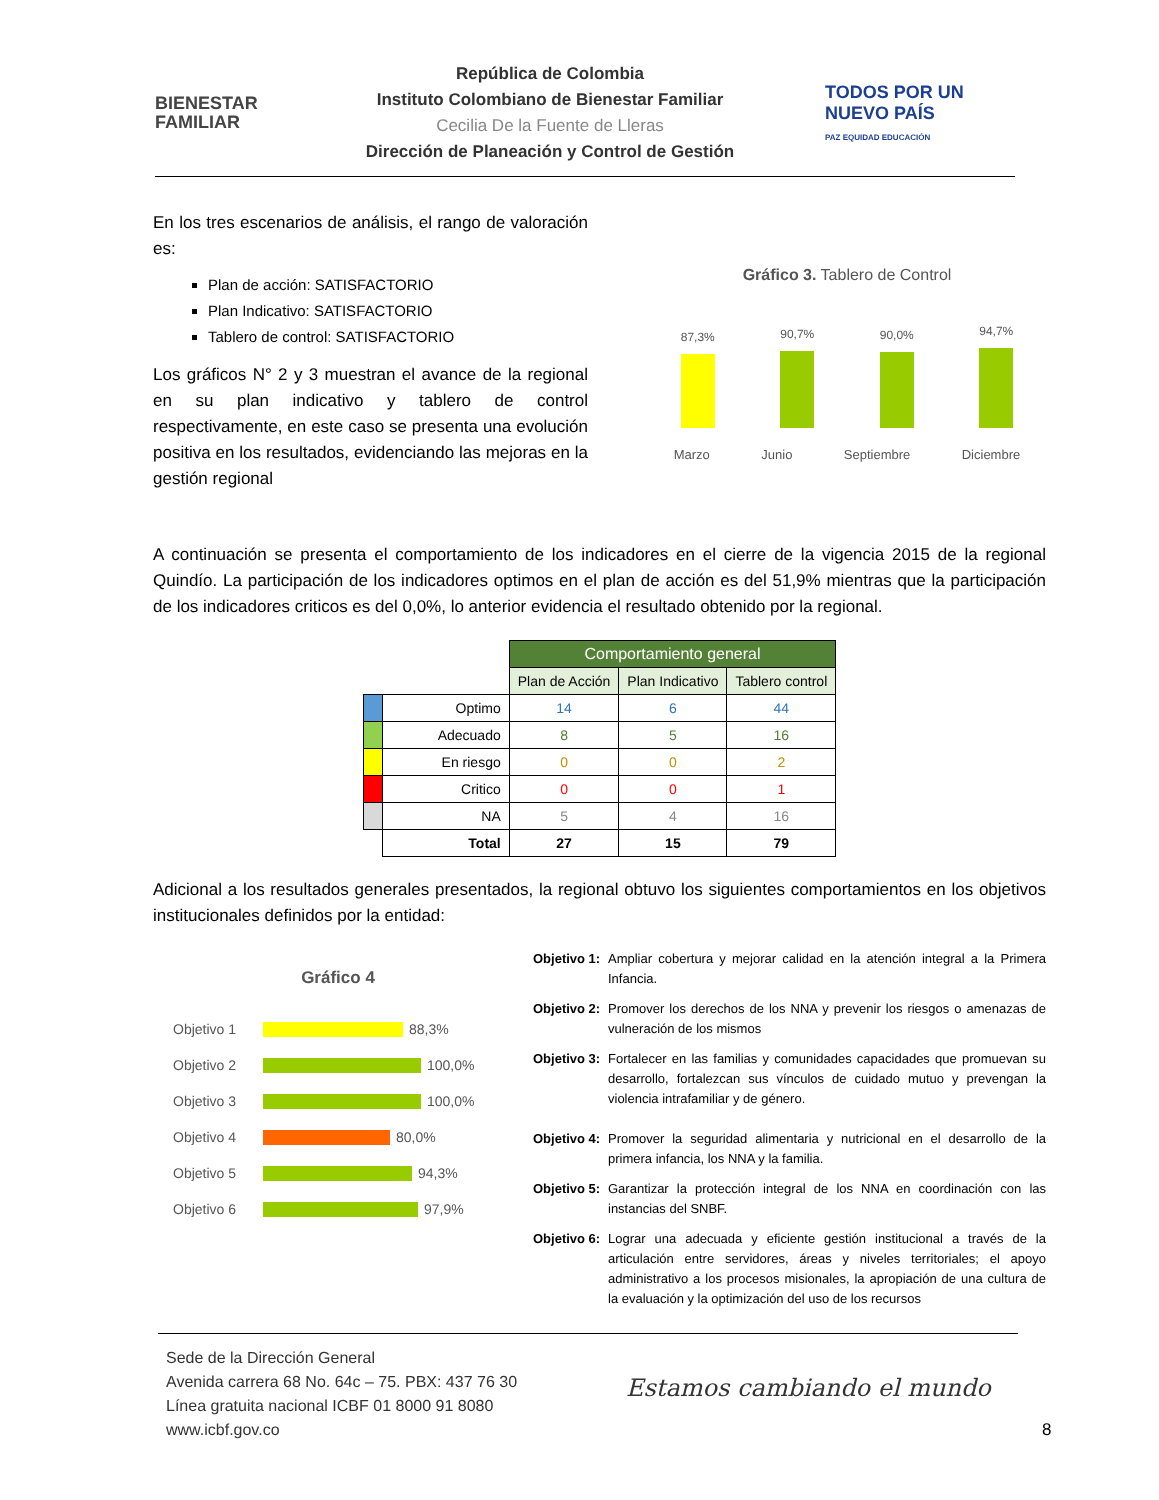BIENESTAR
FAMILIAR
República de Colombia
Instituto Colombiano de Bienestar Familiar
Cecilia De la Fuente de Lleras
Dirección de Planeación y Control de Gestión
TODOS POR UN
NUEVO PAÍS
PAZ EQUIDAD EDUCACIÓN
En los tres escenarios de análisis, el rango de valoración es:
Plan de acción: SATISFACTORIO
Plan Indicativo: SATISFACTORIO
Tablero de control: SATISFACTORIO
Los gráficos N° 2 y 3 muestran el avance de la regional en su plan indicativo y tablero de control respectivamente, en este caso se presenta una evolución positiva en los resultados, evidenciando las mejoras en la gestión regional
Gráfico 3. Tablero de Control
87,3%
90,7%
90,0%
94,7%
Marzo Junio Septiembre Diciembre
A continuación se presenta el comportamiento de los indicadores en el cierre de la vigencia 2015 de la regional Quindío. La participación de los indicadores optimos en el plan de acción es del 51,9% mientras que la participación de los indicadores criticos es del 0,0%, lo anterior evidencia el resultado obtenido por la regional.
| | | Comportamiento general | | |
| | | Plan de Acción | Plan Indicativo | Tablero control |
| | Optimo | 14 | 6 | 44 |
| | Adecuado | 8 | 5 | 16 |
| | En riesgo | 0 | 0 | 2 |
| | Critico | 0 | 0 | 1 |
| | NA | 5 | 4 | 16 |
| | Total | 27 | 15 | 79 |
Adicional a los resultados generales presentados, la regional obtuvo los siguientes comportamientos en los objetivos institucionales definidos por la entidad:
Gráfico 4
Objetivo 1 88,3%
Objetivo 2 100,0%
Objetivo 3 100,0%
Objetivo 4 80,0%
Objetivo 5 94,3%
Objetivo 6 97,9%
Objetivo 1: Ampliar cobertura y mejorar calidad en la atención integral a la Primera Infancia.
Objetivo 2: Promover los derechos de los NNA y prevenir los riesgos o amenazas de vulneración de los mismos
Objetivo 3: Fortalecer en las familias y comunidades capacidades que promuevan su desarrollo, fortalezcan sus vínculos de cuidado mutuo y prevengan la violencia intrafamiliar y de género.
Objetivo 4: Promover la seguridad alimentaria y nutricional en el desarrollo de la primera infancia, los NNA y la familia.
Objetivo 5: Garantizar la protección integral de los NNA en coordinación con las instancias del SNBF.
Objetivo 6: Lograr una adecuada y eficiente gestión institucional a través de la articulación entre servidores, áreas y niveles territoriales; el apoyo administrativo a los procesos misionales, la apropiación de una cultura de la evaluación y la optimización del uso de los recursos
Sede de la Dirección General
Avenida carrera 68 No. 64c – 75. PBX: 437 76 30
Línea gratuita nacional ICBF 01 8000 91 8080
www.icbf.gov.co
Estamos cambiando el mundo
8